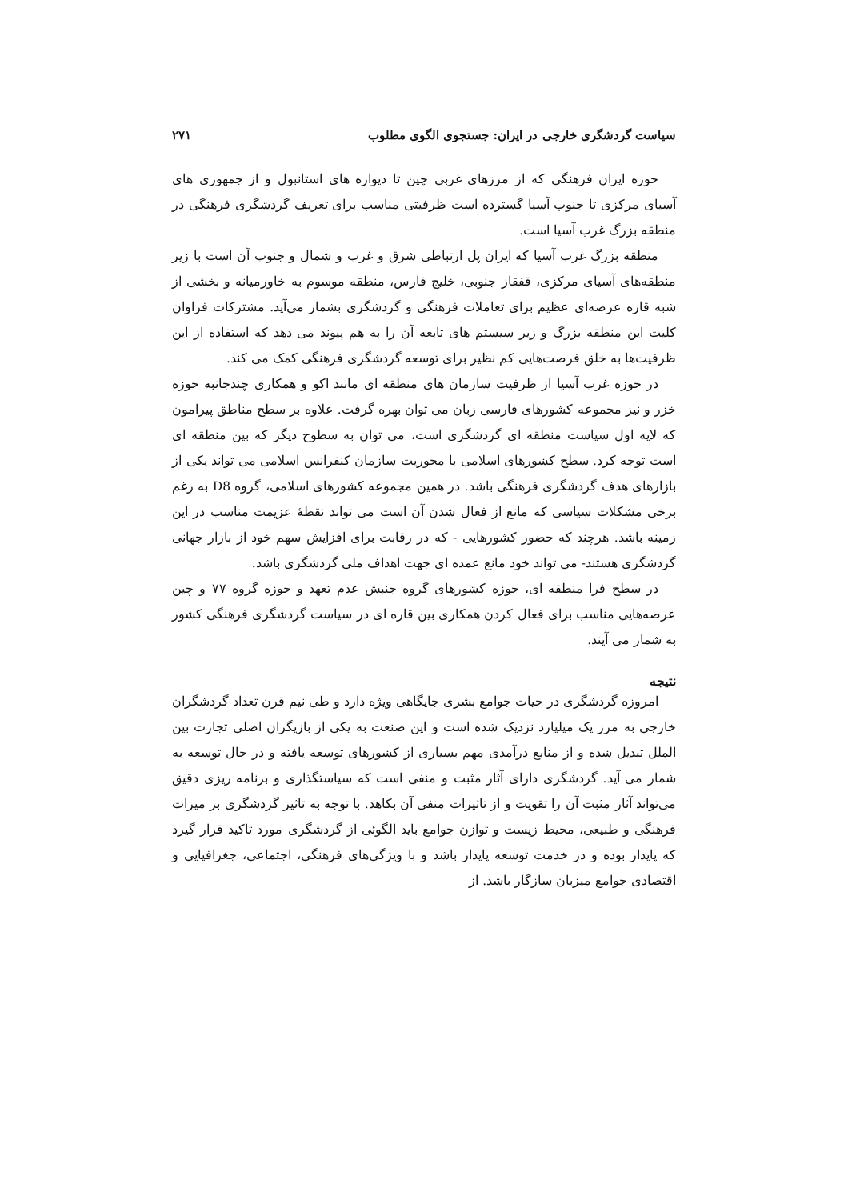سیاست گردشگری خارجی در ایران: جستجوی الگوی مطلوب ۲۷۱
حوزه ایران فرهنگی که از مرزهای غربی چین تا دیواره های استانبول و از جمهوری های آسیای مرکزی تا جنوب آسیا گسترده است ظرفیتی مناسب برای تعریف گردشگری فرهنگی در منطقه بزرگ غرب آسیا است.
منطقه بزرگ غرب آسیا که ایران پل ارتباطی شرق و غرب و شمال و جنوب آن است با زیر منطقه‌های آسیای مرکزی، قفقاز جنوبی، خلیج فارس، منطقه موسوم به خاورمیانه و بخشی از شبه قاره عرصه‌ای عظیم برای تعاملات فرهنگی و گردشگری بشمار می‌آید. مشترکات فراوان کلیت این منطقه بزرگ و زیر سیستم های تابعه آن را به هم پیوند می دهد که استفاده از این ظرفیت‌ها به خلق فرصت‌هایی کم نظیر برای توسعه گردشگری فرهنگی کمک می کند.
در حوزه غرب آسیا از ظرفیت سازمان های منطقه ای مانند اکو و همکاری چندجانبه حوزه خزر و نیز مجموعه کشورهای فارسی زبان می توان بهره گرفت. علاوه بر سطح مناطق پیرامون که لایه اول سیاست منطقه ای گردشگری است، می توان به سطوح دیگر که بین منطقه ای است توجه کرد. سطح کشورهای اسلامی با محوریت سازمان کنفرانس اسلامی می تواند یکی از بازارهای هدف گردشگری فرهنگی باشد. در همین مجموعه کشورهای اسلامی، گروه D8 به رغم برخی مشکلات سیاسی که مانع از فعال شدن آن است می تواند نقطهٔ عزیمت مناسب در این زمینه باشد. هرچند که حضور کشورهایی - که در رقابت برای افزایش سهم خود از بازار جهانی گردشگری هستند- می تواند خود مانع عمده ای جهت اهداف ملی گردشگری باشد.
در سطح فرا منطقه ای، حوزه کشورهای گروه جنبش عدم تعهد و حوزه گروه ۷۷ و چین عرصه‌هایی مناسب برای فعال کردن همکاری بین قاره ای در سیاست گردشگری فرهنگی کشور به شمار می آیند.
نتیجه
امروزه گردشگری در حیات جوامع بشری جایگاهی ویژه دارد و طی نیم قرن تعداد گردشگران خارجی به مرز یک میلیارد نزدیک شده است و این صنعت به یکی از بازیگران اصلی تجارت بین الملل تبدیل شده و از منابع درآمدی مهم بسیاری از کشورهای توسعه یافته و در حال توسعه به شمار می آید. گردشگری دارای آثار مثبت و منفی است که سیاستگذاری و برنامه ریزی دقیق می‌تواند آثار مثبت آن را تقویت و از تاثیرات منفی آن بکاهد. با توجه به تاثیر گردشگری بر میراث فرهنگی و طبیعی، محیط زیست و توازن جوامع باید الگوئی از گردشگری مورد تاکید قرار گیرد که پایدار بوده و در خدمت توسعه پایدار باشد و با ویژگی‌های فرهنگی، اجتماعی، جغرافیایی و اقتصادی جوامع میزبان سازگار باشد. از